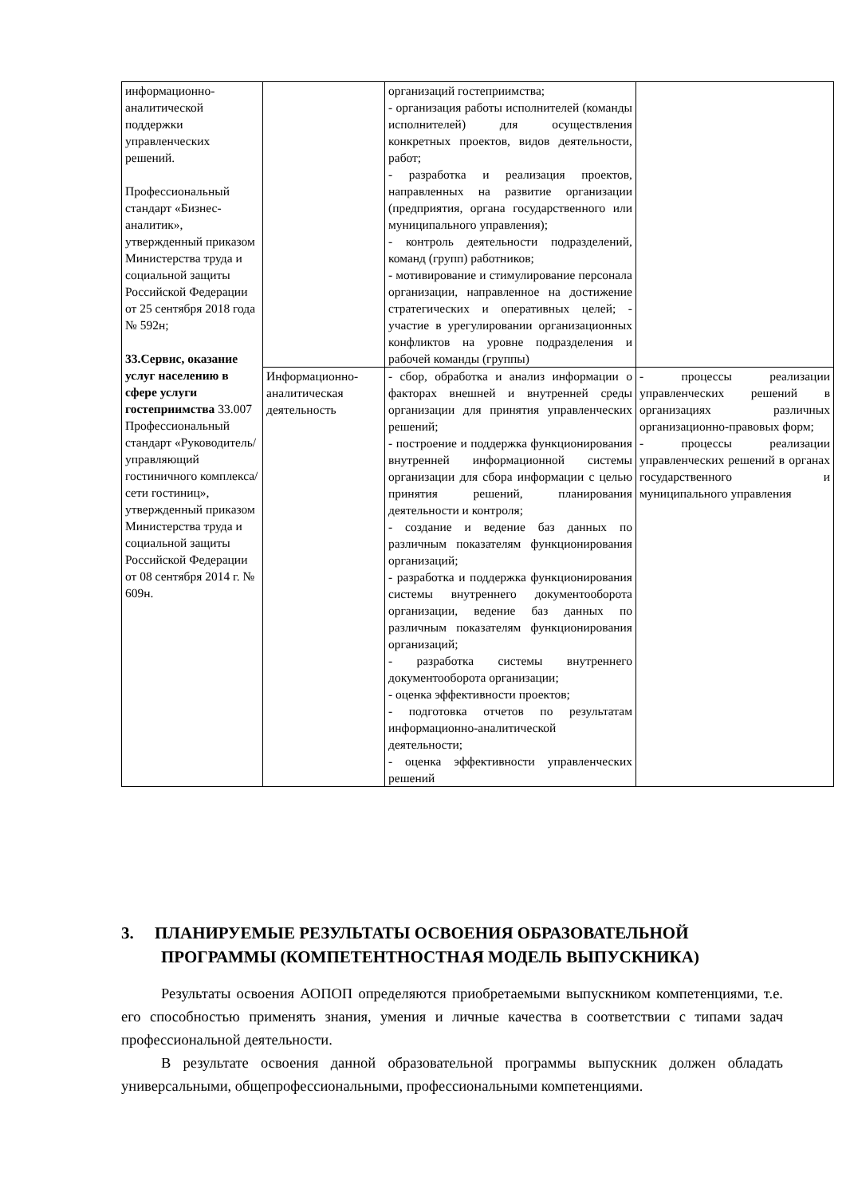| информационно-аналитической поддержки управленческих решений. Профессиональный стандарт «Бизнес-аналитик», утвержденный приказом Министерства труда и социальной защиты Российской Федерации от 25 сентября 2018 года № 592н; 33.Сервис, оказание услуг населению в сфере услуги гостеприимства 33.007 Профессиональный стандарт «Руководитель/управляющий гостиничного комплекса/сети гостиниц», утвержденный приказом Министерства труда и социальной защиты Российской Федерации от 08 сентября 2014 г. № 609н. | | организаций гостеприимства; - организация работы исполнителей (команды исполнителей) для осуществления конкретных проектов, видов деятельности, работ; - разработка и реализация проектов, направленных на развитие организации (предприятия, органа государственного или муниципального управления); - контроль деятельности подразделений, команд (групп) работников; - мотивирование и стимулирование персонала организации, направленное на достижение стратегических и оперативных целей; - участие в урегулировании организационных конфликтов на уровне подразделения и рабочей команды (группы) | |
| | Информационно-аналитическая деятельность | - сбор, обработка и анализ информации о факторах внешней и внутренней среды организации для принятия управленческих решений; - построение и поддержка функционирования внутренней информационной системы организации для сбора информации с целью принятия решений, планирования деятельности и контроля; - создание и ведение баз данных по различным показателям функционирования организаций; - разработка и поддержка функционирования системы внутреннего документооборота организации, ведение баз данных по различным показателям функционирования организаций; - разработка системы внутреннего документооборота организации; - оценка эффективности проектов; - подготовка отчетов по результатам информационно-аналитической деятельности; - оценка эффективности управленческих решений | - процессы реализации управленческих решений в организациях различных организационно-правовых форм; - процессы реализации управленческих решений в органах государственного и муниципального управления |
3. ПЛАНИРУЕМЫЕ РЕЗУЛЬТАТЫ ОСВОЕНИЯ ОБРАЗОВАТЕЛЬНОЙ
ПРОГРАММЫ (КОМПЕТЕНТНОСТНАЯ МОДЕЛЬ ВЫПУСКНИКА)
Результаты освоения АОПОП определяются приобретаемыми выпускником компетенциями, т.е. его способностью применять знания, умения и личные качества в соответствии с типами задач профессиональной деятельности.
В результате освоения данной образовательной программы выпускник должен обладать универсальными, общепрофессиональными, профессиональными компетенциями.